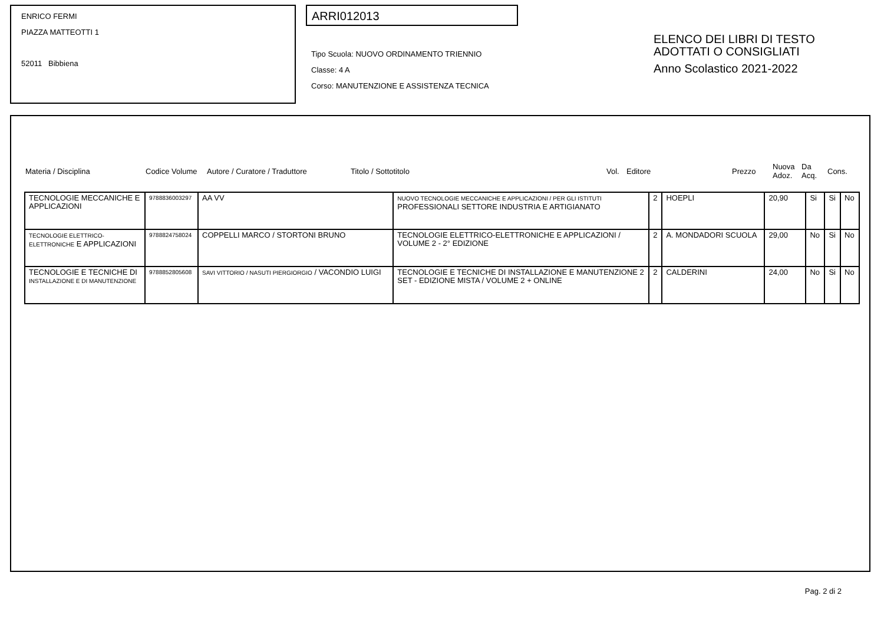ENRICO FERMI
PIAZZA MATTEOTTI 1
52011 Bibbiena
ARRI012013
Tipo Scuola: NUOVO ORDINAMENTO TRIENNIO
Classe: 4 A
Corso: MANUTENZIONE E ASSISTENZA TECNICA
ELENCO DEI LIBRI DI TESTO
ADOTTATI O CONSIGLIATI
Anno Scolastico 2021-2022
| Materia / Disciplina | Codice Volume | Autore / Curatore / Traduttore | Titolo / Sottotitolo | Vol. | Editore | Prezzo | Nuova Adoz. | Da Acq. | Cons. |
| TECNOLOGIE MECCANICHE E APPLICAZIONI | 9788836003297 | AA VV | NUOVO TECNOLOGIE MECCANICHE E APPLICAZIONI / PER GLI ISTITUTI PROFESSIONALI SETTORE INDUSTRIA E ARTIGIANATO | 2 | HOEPLI | 20,90 | Si | Si | No |
| TECNOLOGIE ELETTRICO-ELETTRONICHE E APPLICAZIONI | 9788824758024 | COPPELLI MARCO / STORTONI BRUNO | TECNOLOGIE ELETTRICO-ELETTRONICHE E APPLICAZIONI / VOLUME 2 - 2° EDIZIONE | 2 | A. MONDADORI SCUOLA | 29,00 | No | Si | No |
| TECNOLOGIE E TECNICHE DI INSTALLAZIONE E DI MANUTENZIONE | 9788852805608 | SAVI VITTORIO / NASUTI PIERGIORGIO / VACONDIO LUIGI | TECNOLOGIE E TECNICHE DI INSTALLAZIONE E MANUTENZIONE 2 SET - EDIZIONE MISTA / VOLUME 2 + ONLINE | 2 | CALDERINI | 24,00 | No | Si | No |
Pag. 2 di 2